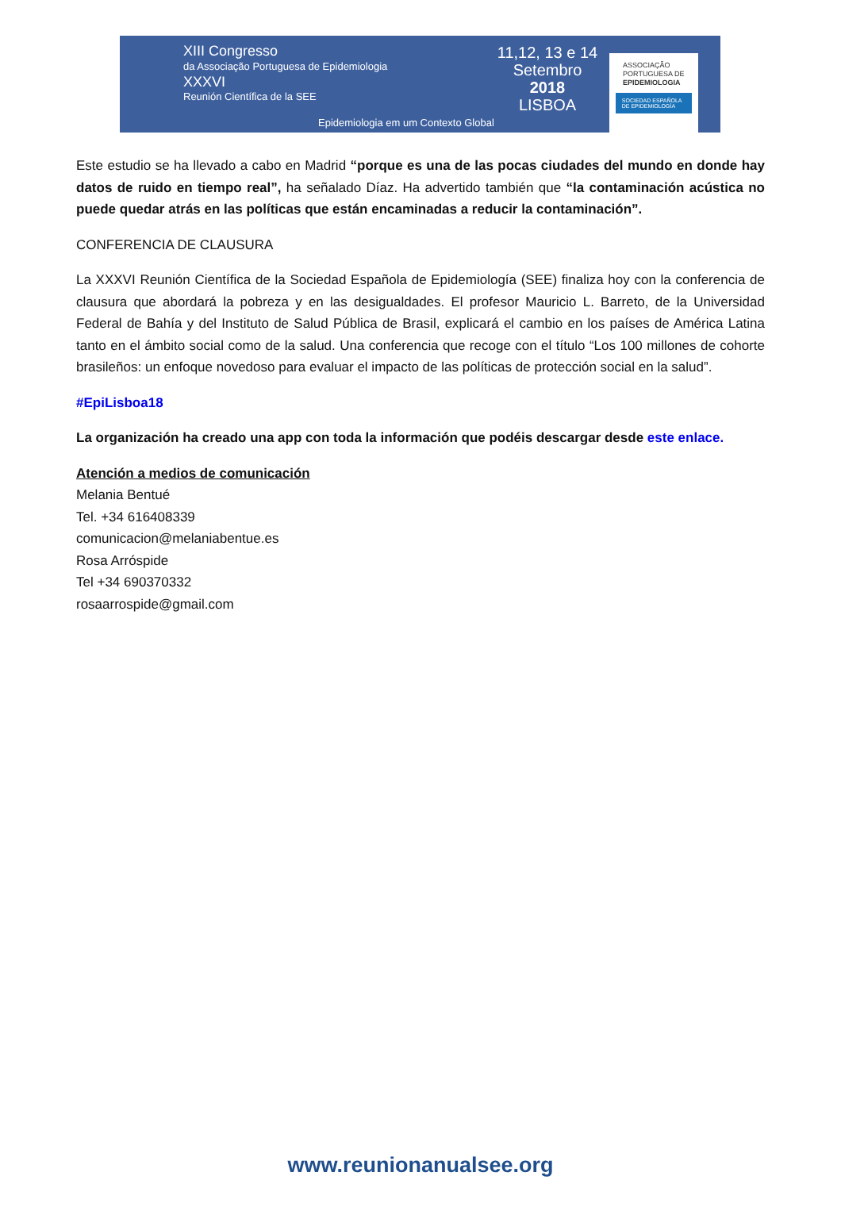XIII Congresso
da Associação Portuguesa de Epidemiologia
XXXVI
Reunión Científica de la SEE
Epidemiologia em um Contexto Global
11,12, 13 e 14
Setembro
2018
LISBOA
ASSOCIAÇÃO
PORTUGUESA DE
EPIDEMIOLOGIA
SOCIEDAD ESPAÑOLA DE EPIDEMIOLOGÍA
Este estudio se ha llevado a cabo en Madrid “porque es una de las pocas ciudades del mundo en donde hay datos de ruido en tiempo real”, ha señalado Díaz. Ha advertido también que “la contaminación acústica no puede quedar atrás en las políticas que están encaminadas a reducir la contaminación”.
CONFERENCIA DE CLAUSURA
La XXXVI Reunión Científica de la Sociedad Española de Epidemiología (SEE) finaliza hoy con la conferencia de clausura que abordará la pobreza y en las desigualdades. El profesor Mauricio L. Barreto, de la Universidad Federal de Bahía y del Instituto de Salud Pública de Brasil, explicará el cambio en los países de América Latina tanto en el ámbito social como de la salud. Una conferencia que recoge con el título “Los 100 millones de cohorte brasileños: un enfoque novedoso para evaluar el impacto de las políticas de protección social en la salud”.
#EpiLisboa18
La organización ha creado una app con toda la información que podéis descargar desde este enlace.
Atención a medios de comunicación
Melania Bentué
Tel. +34 616408339
comunicacion@melaniabentue.es
Rosa Arróspide
Tel +34 690370332
rosaarrospide@gmail.com
www.reunionanualsee.org